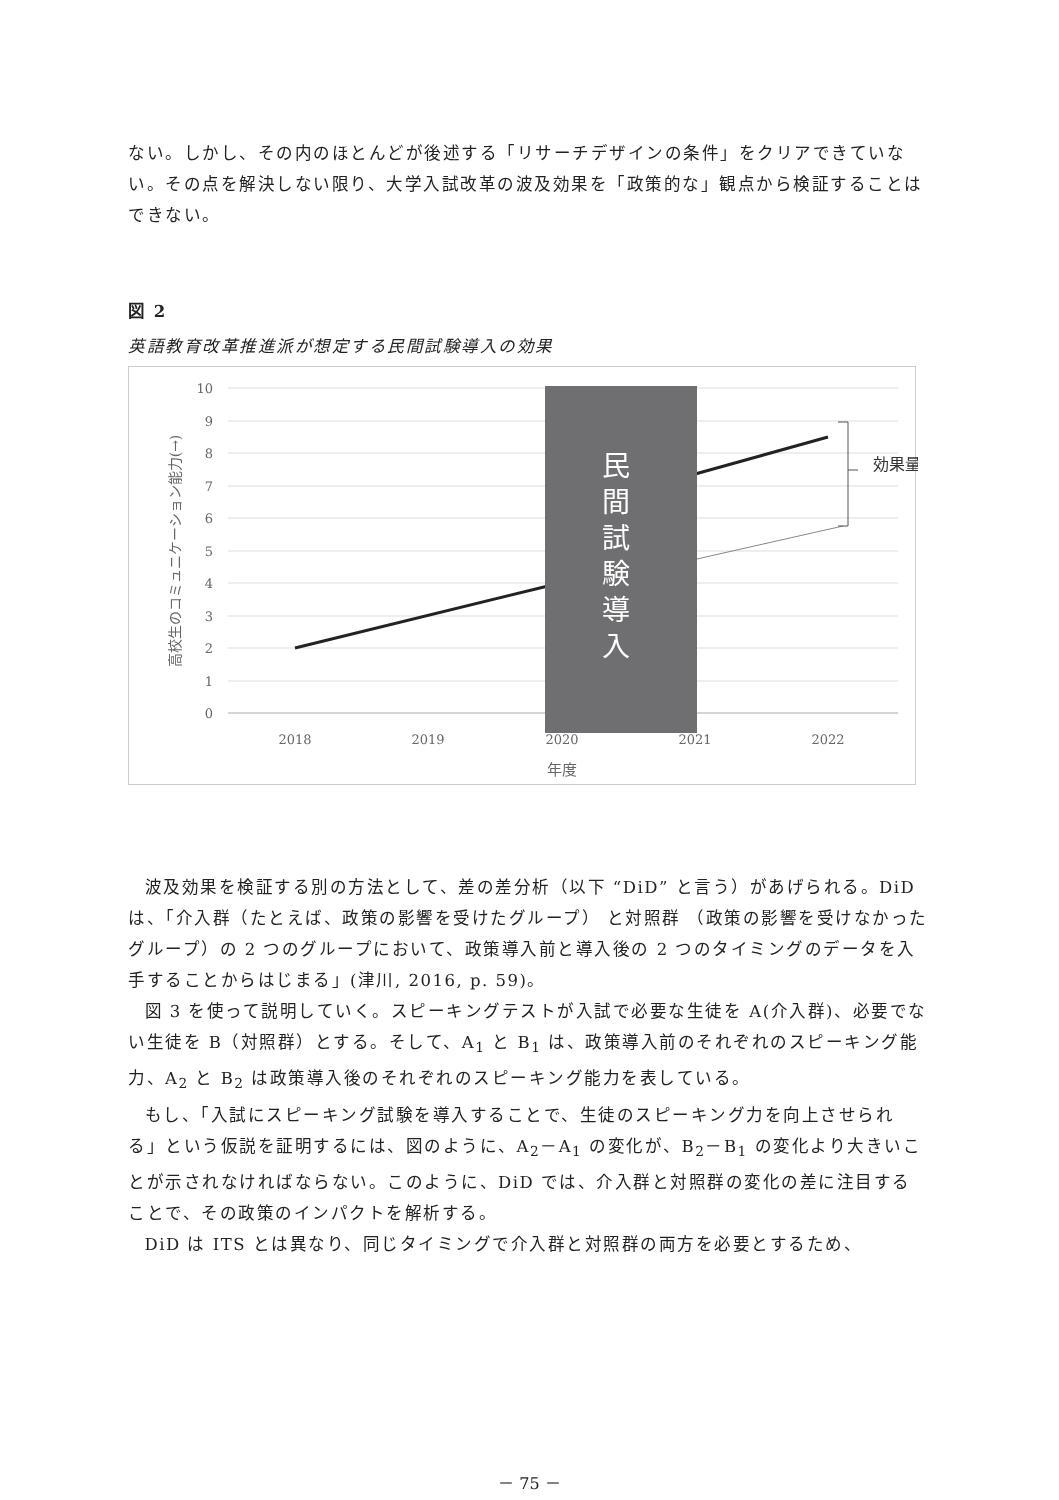ない。しかし、その内のほとんどが後述する「リサーチデザインの条件」をクリアできていない。その点を解決しない限り、大学入試改革の波及効果を「政策的な」観点から検証することはできない。
図 2
英語教育改革推進派が想定する民間試験導入の効果
10
9
8
7
6
5
4
3
2
1
0
2018
2019
2020
2021
2022
年度
高校生のコミュニケーション能力(→)
民 間 試 験 導 入
効果量
波及効果を検証する別の方法として、差の差分析（以下 “DiD” と言う）があげられる。DiD は、「介入群（たとえば、政策の影響を受けたグループ） と対照群 （政策の影響を受けなかったグループ）の 2 つのグループにおいて、政策導入前と導入後の 2 つのタイミングのデータを入手することからはじまる」(津川, 2016, p. 59)。
図 3 を使って説明していく。スピーキングテストが入試で必要な生徒を A(介入群)、必要でない生徒を B（対照群）とする。そして、A<sub>1</sub> と B<sub>1</sub> は、政策導入前のそれぞれのスピーキング能力、A<sub>2</sub> と B<sub>2</sub> は政策導入後のそれぞれのスピーキング能力を表している。
もし、「入試にスピーキング試験を導入することで、生徒のスピーキング力を向上させられる」という仮説を証明するには、図のように、A<sub>2</sub>－A<sub>1</sub> の変化が、B<sub>2</sub>－B<sub>1</sub> の変化より大きいことが示されなければならない。このように、DiD では、介入群と対照群の変化の差に注目することで、その政策のインパクトを解析する。
DiD は ITS とは異なり、同じタイミングで介入群と対照群の両方を必要とするため、
－ 75 －